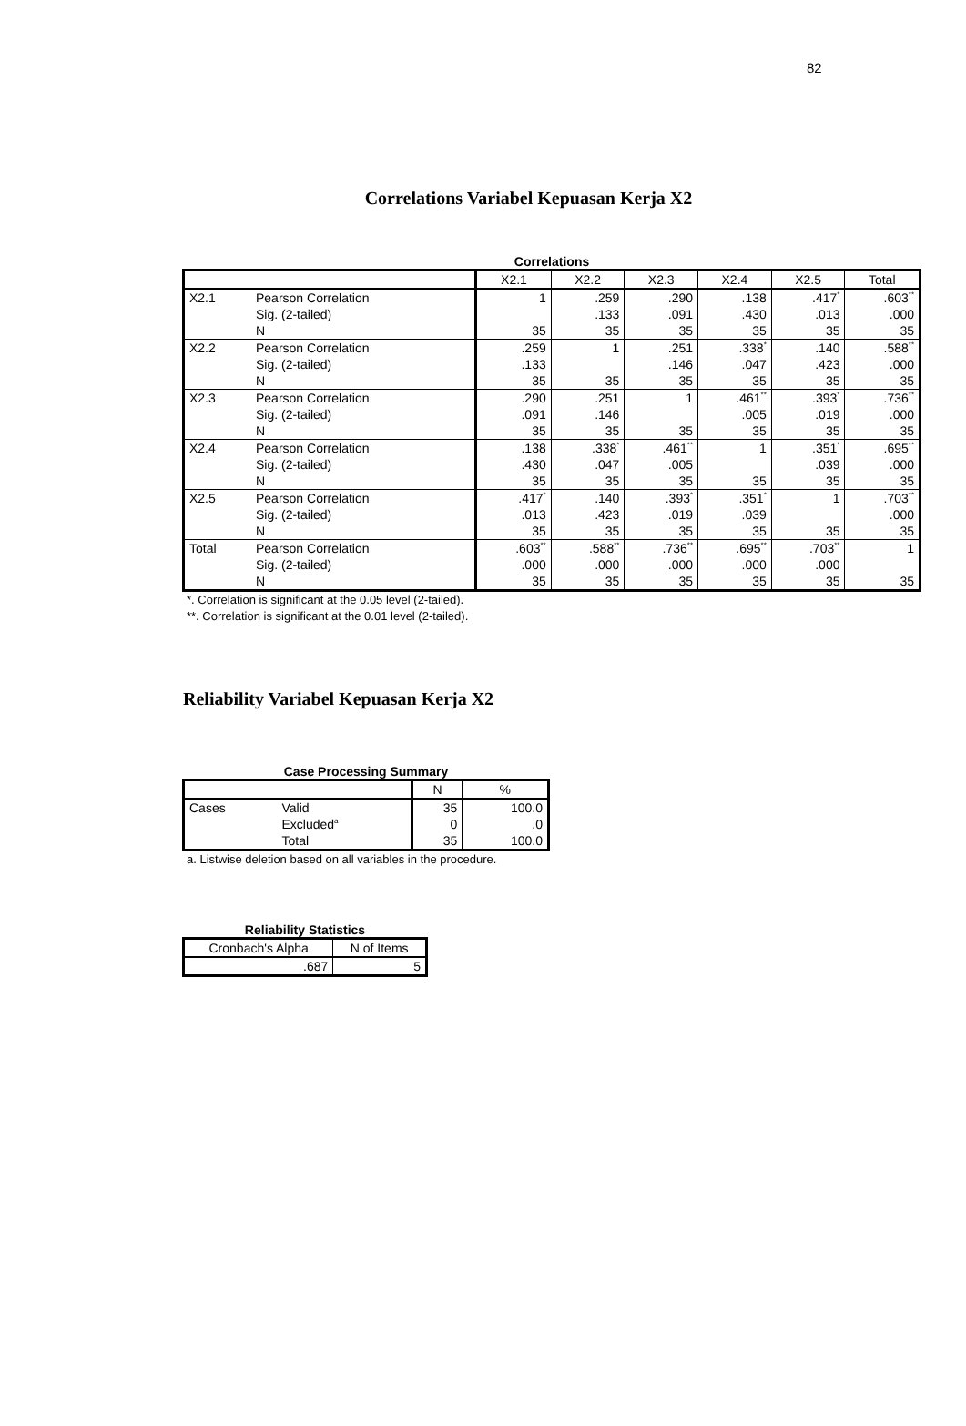82
Correlations Variabel Kepuasan Kerja X2
Correlations
| | | X2.1 | X2.2 | X2.3 | X2.4 | X2.5 | Total |
| --- | --- | --- | --- | --- | --- | --- | --- |
| X2.1 | Pearson Correlation | 1 | .259 | .290 | .138 | .417<sup>*</sup> | .603<sup>**</sup> |
| | Sig. (2-tailed) | | .133 | .091 | .430 | .013 | .000 |
| | N | 35 | 35 | 35 | 35 | 35 | 35 |
| X2.2 | Pearson Correlation | .259 | 1 | .251 | .338<sup>*</sup> | .140 | .588<sup>**</sup> |
| | Sig. (2-tailed) | .133 | | .146 | .047 | .423 | .000 |
| | N | 35 | 35 | 35 | 35 | 35 | 35 |
| X2.3 | Pearson Correlation | .290 | .251 | 1 | .461<sup>**</sup> | .393<sup>*</sup> | .736<sup>**</sup> |
| | Sig. (2-tailed) | .091 | .146 | | .005 | .019 | .000 |
| | N | 35 | 35 | 35 | 35 | 35 | 35 |
| X2.4 | Pearson Correlation | .138 | .338<sup>*</sup> | .461<sup>**</sup> | 1 | .351<sup>*</sup> | .695<sup>**</sup> |
| | Sig. (2-tailed) | .430 | .047 | .005 | | .039 | .000 |
| | N | 35 | 35 | 35 | 35 | 35 | 35 |
| X2.5 | Pearson Correlation | .417<sup>*</sup> | .140 | .393<sup>*</sup> | .351<sup>*</sup> | 1 | .703<sup>**</sup> |
| | Sig. (2-tailed) | .013 | .423 | .019 | .039 | | .000 |
| | N | 35 | 35 | 35 | 35 | 35 | 35 |
| Total | Pearson Correlation | .603<sup>**</sup> | .588<sup>**</sup> | .736<sup>**</sup> | .695<sup>**</sup> | .703<sup>**</sup> | 1 |
| | Sig. (2-tailed) | .000 | .000 | .000 | .000 | .000 | |
| | N | 35 | 35 | 35 | 35 | 35 | 35 |
*. Correlation is significant at the 0.05 level (2-tailed).
**. Correlation is significant at the 0.01 level (2-tailed).
Reliability Variabel Kepuasan Kerja X2
Case Processing Summary
| | | N | % |
| --- | --- | --- | --- |
| Cases | Valid | 35 | 100.0 |
| | Excluded<sup>a</sup> | 0 | .0 |
| | Total | 35 | 100.0 |
a. Listwise deletion based on all variables in the procedure.
Reliability Statistics
| Cronbach's Alpha | N of Items |
| --- | --- |
| .687 | 5 |